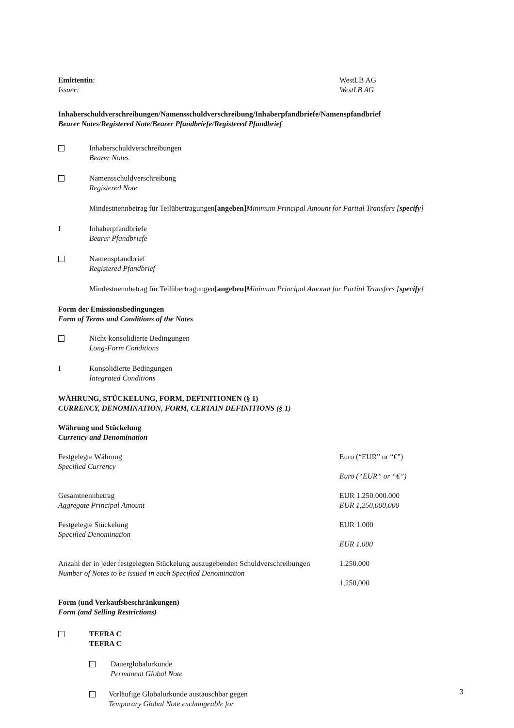Emittentin:
Issuer:
WestLB AG
WestLB AG
Inhaberschuldverschreibungen/Namensschuldverschreibung/Inhaberpfandbriefe/Namenspfandbrief
Bearer Notes/Registered Note/Bearer Pfandbriefe/Registered Pfandbrief
Inhaberschuldverschreibungen
Bearer Notes
Namensschuldverschreibung
Registered Note
Mindestnennbetrag für Teilübertragungen [angeben]
Minimum Principal Amount for Partial Transfers [specify]
I Inhaberpfandbriefe
Bearer Pfandbriefe
Namenspfandbrief
Registered Pfandbrief
Mindestnennbetrag für Teilübertragungen [angeben]
Minimum Principal Amount for Partial Transfers [specify]
Form der Emissionsbedingungen
Form of Terms and Conditions of the Notes
Nicht-konsolidierte Bedingungen
Long-Form Conditions
I Konsolidierte Bedingungen
Integrated Conditions
WÄHRUNG, STÜCKELUNG, FORM, DEFINITIONEN (§ 1)
CURRENCY, DENOMINATION, FORM, CERTAIN DEFINITIONS (§ 1)
Währung und Stückelung
Currency and Denomination
Festgelegte Währung
Specified Currency
Euro (“EUR” or “€”)
Euro (“EUR” or “€”)
Gesamtnennbetrag
Aggregate Principal Amount
EUR 1.250.000.000
EUR 1,250,000,000
Festgelegte Stückelung
Specified Denomination
EUR 1.000
EUR 1.000
Anzahl der in jeder festgelegten Stückelung auszugebenden Schuldverschreibungen
Number of Notes to be issued in each Specified Denomination
1.250.000
1,250,000
Form (und Verkaufsbeschränkungen)
Form (and Selling Restrictions)
TEFRA C
TEFRA C
Dauerglobalurkunde
Permanent Global Note
Vorläufige Globalurkunde austauschbar gegen
Temporary Global Note exchangeable for
3